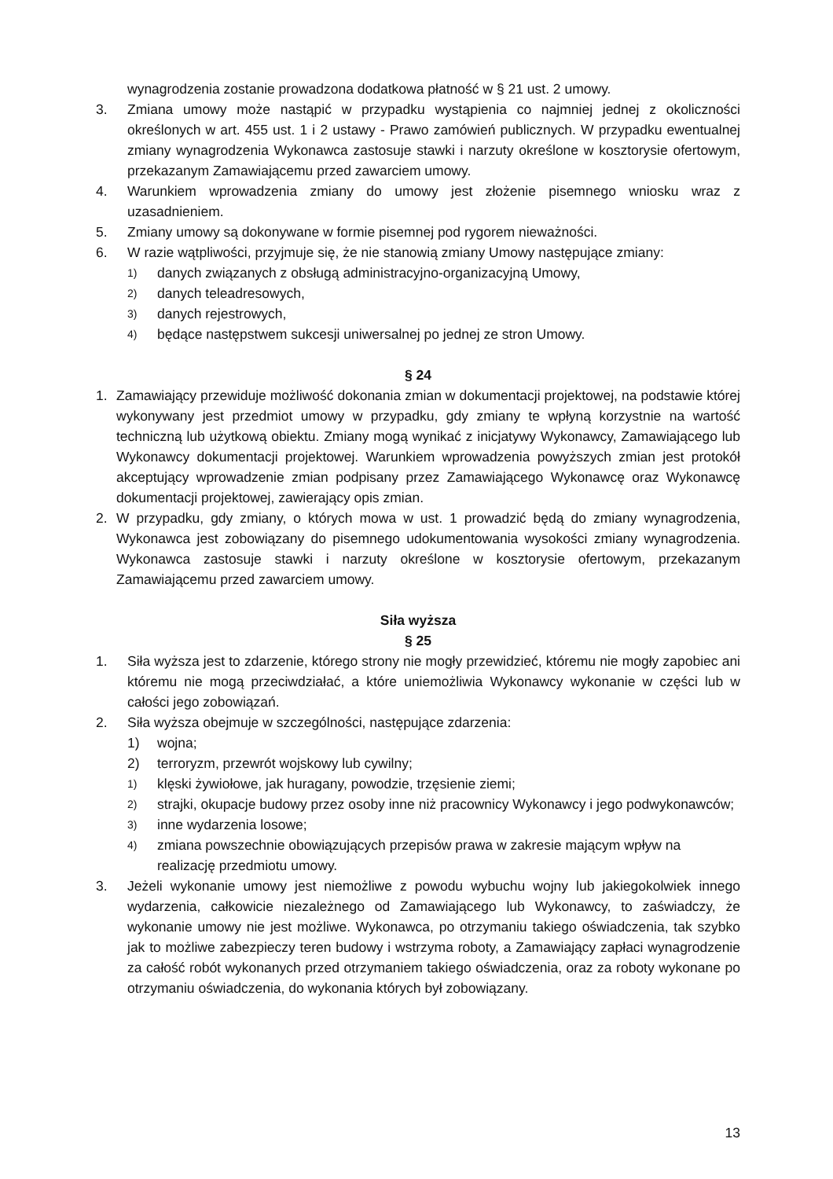wynagrodzenia zostanie prowadzona dodatkowa płatność w § 21 ust. 2 umowy.
3. Zmiana umowy może nastąpić w przypadku wystąpienia co najmniej jednej z okoliczności określonych w art. 455 ust. 1 i 2 ustawy - Prawo zamówień publicznych. W przypadku ewentualnej zmiany wynagrodzenia Wykonawca zastosuje stawki i narzuty określone w kosztorysie ofertowym, przekazanym Zamawiającemu przed zawarciem umowy.
4. Warunkiem wprowadzenia zmiany do umowy jest złożenie pisemnego wniosku wraz z uzasadnieniem.
5. Zmiany umowy są dokonywane w formie pisemnej pod rygorem nieważności.
6. W razie wątpliwości, przyjmuje się, że nie stanowią zmiany Umowy następujące zmiany:
1)
danych związanych z obsługą administracyjno-organizacyjną Umowy,
2)
danych teleadresowych,
3)
danych rejestrowych,
4)
będące następstwem sukcesji uniwersalnej po jednej ze stron Umowy.
§ 24
1. Zamawiający przewiduje możliwość dokonania zmian w dokumentacji projektowej, na podstawie której wykonywany jest przedmiot umowy w przypadku, gdy zmiany te wpłyną korzystnie na wartość techniczną lub użytkową obiektu. Zmiany mogą wynikać z inicjatywy Wykonawcy, Zamawiającego lub Wykonawcy dokumentacji projektowej. Warunkiem wprowadzenia powyższych zmian jest protokół akceptujący wprowadzenie zmian podpisany przez Zamawiającego Wykonawcę oraz Wykonawcę dokumentacji projektowej, zawierający opis zmian.
2. W przypadku, gdy zmiany, o których mowa w ust. 1 prowadzić będą do zmiany wynagrodzenia, Wykonawca jest zobowiązany do pisemnego udokumentowania wysokości zmiany wynagrodzenia. Wykonawca zastosuje stawki i narzuty określone w kosztorysie ofertowym, przekazanym Zamawiającemu przed zawarciem umowy.
Siła wyższa
§ 25
1. Siła wyższa jest to zdarzenie, którego strony nie mogły przewidzieć, któremu nie mogły zapobiec ani któremu nie mogą przeciwdziałać, a które uniemożliwia Wykonawcy wykonanie w części lub w całości jego zobowiązań.
2. Siła wyższa obejmuje w szczególności, następujące zdarzenia:
1) wojna;
2) terroryzm, przewrót wojskowy lub cywilny;
1)
klęski żywiołowe, jak huragany, powodzie, trzęsienie ziemi;
2)
strajki, okupacje budowy przez osoby inne niż pracownicy Wykonawcy i jego podwykonawców;
3)
inne wydarzenia losowe;
4)
zmiana powszechnie obowiązujących przepisów prawa w zakresie mającym wpływ na realizację przedmiotu umowy.
3. Jeżeli wykonanie umowy jest niemożliwe z powodu wybuchu wojny lub jakiegokolwiek innego wydarzenia, całkowicie niezależnego od Zamawiającego lub Wykonawcy, to zaświadczy, że wykonanie umowy nie jest możliwe. Wykonawca, po otrzymaniu takiego oświadczenia, tak szybko jak to możliwe zabezpieczy teren budowy i wstrzyma roboty, a Zamawiający zapłaci wynagrodzenie za całość robót wykonanych przed otrzymaniem takiego oświadczenia, oraz za roboty wykonane po otrzymaniu oświadczenia, do wykonania których był zobowiązany.
13